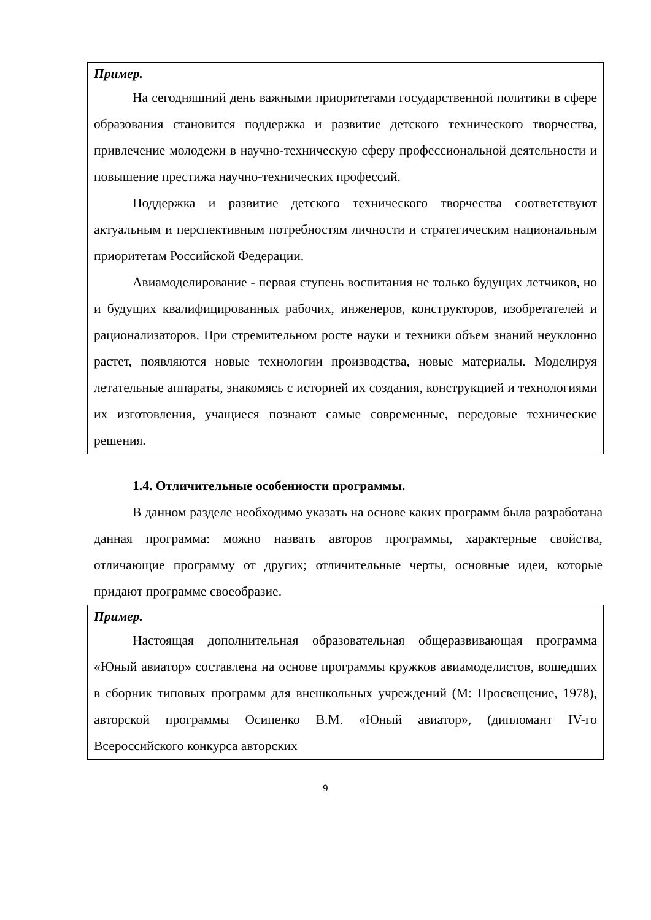Пример.
На сегодняшний день важными приоритетами государственной политики в сфере образования становится поддержка и развитие детского технического творчества, привлечение молодежи в научно-техническую сферу профессиональной деятельности и повышение престижа научно-технических профессий.
Поддержка и развитие детского технического творчества соответствуют актуальным и перспективным потребностям личности и стратегическим национальным приоритетам Российской Федерации.
Авиамоделирование - первая ступень воспитания не только будущих летчиков, но и будущих квалифицированных рабочих, инженеров, конструкторов, изобретателей и рационализаторов. При стремительном росте науки и техники объем знаний неуклонно растет, появляются новые технологии производства, новые материалы. Моделируя летательные аппараты, знакомясь с историей их создания, конструкцией и технологиями их изготовления, учащиеся познают самые современные, передовые технические решения.
1.4. Отличительные особенности программы.
В данном разделе необходимо указать на основе каких программ была разработана данная программа: можно назвать авторов программы, характерные свойства, отличающие программу от других; отличительные черты, основные идеи, которые придают программе своеобразие.
Пример.
Настоящая дополнительная образовательная общеразвивающая программа «Юный авиатор» составлена на основе программы кружков авиамоделистов, вошедших в сборник типовых программ для внешкольных учреждений (М: Просвещение, 1978), авторской программы Осипенко В.М. «Юный авиатор», (дипломант IV-го Всероссийского конкурса авторских
9